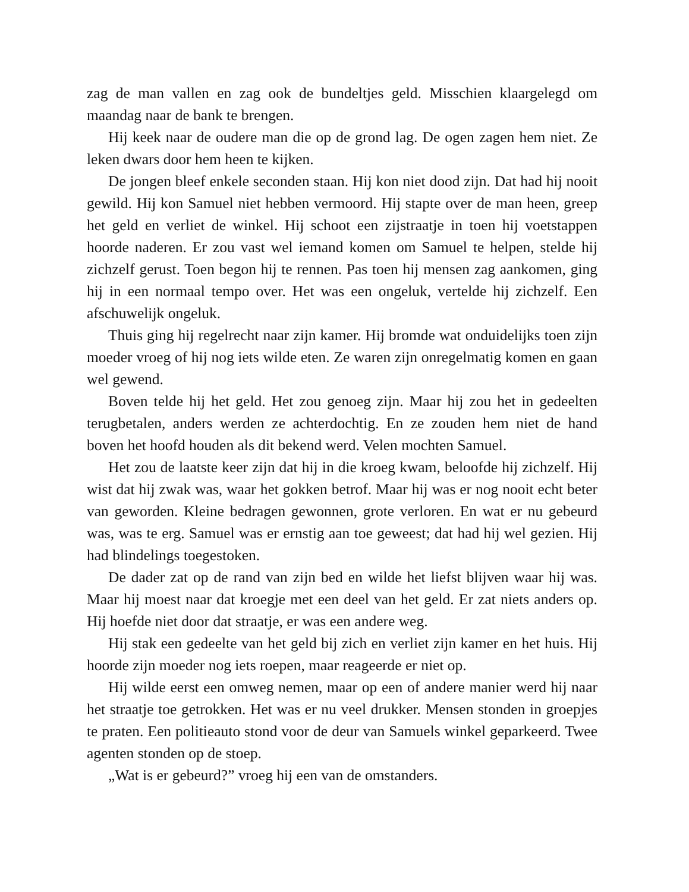zag de man vallen en zag ook de bundeltjes geld. Misschien klaargelegd om maandag naar de bank te brengen.
Hij keek naar de oudere man die op de grond lag. De ogen zagen hem niet. Ze leken dwars door hem heen te kijken.
De jongen bleef enkele seconden staan. Hij kon niet dood zijn. Dat had hij nooit gewild. Hij kon Samuel niet hebben vermoord. Hij stapte over de man heen, greep het geld en verliet de winkel. Hij schoot een zijstraatje in toen hij voetstappen hoorde naderen. Er zou vast wel iemand komen om Samuel te helpen, stelde hij zichzelf gerust. Toen begon hij te rennen. Pas toen hij mensen zag aankomen, ging hij in een normaal tempo over. Het was een ongeluk, vertelde hij zichzelf. Een afschuwelijk ongeluk.
Thuis ging hij regelrecht naar zijn kamer. Hij bromde wat onduidelijks toen zijn moeder vroeg of hij nog iets wilde eten. Ze waren zijn onregelmatig komen en gaan wel gewend.
Boven telde hij het geld. Het zou genoeg zijn. Maar hij zou het in gedeelten terugbetalen, anders werden ze achterdochtig. En ze zouden hem niet de hand boven het hoofd houden als dit bekend werd. Velen mochten Samuel.
Het zou de laatste keer zijn dat hij in die kroeg kwam, beloofde hij zichzelf. Hij wist dat hij zwak was, waar het gokken betrof. Maar hij was er nog nooit echt beter van geworden. Kleine bedragen gewonnen, grote verloren. En wat er nu gebeurd was, was te erg. Samuel was er ernstig aan toe geweest; dat had hij wel gezien. Hij had blindelings toegestoken.
De dader zat op de rand van zijn bed en wilde het liefst blijven waar hij was. Maar hij moest naar dat kroegje met een deel van het geld. Er zat niets anders op. Hij hoefde niet door dat straatje, er was een andere weg.
Hij stak een gedeelte van het geld bij zich en verliet zijn kamer en het huis. Hij hoorde zijn moeder nog iets roepen, maar reageerde er niet op.
Hij wilde eerst een omweg nemen, maar op een of andere manier werd hij naar het straatje toe getrokken. Het was er nu veel drukker. Mensen stonden in groepjes te praten. Een politieauto stond voor de deur van Samuels winkel geparkeerd. Twee agenten stonden op de stoep.
„Wat is er gebeurd?” vroeg hij een van de omstanders.